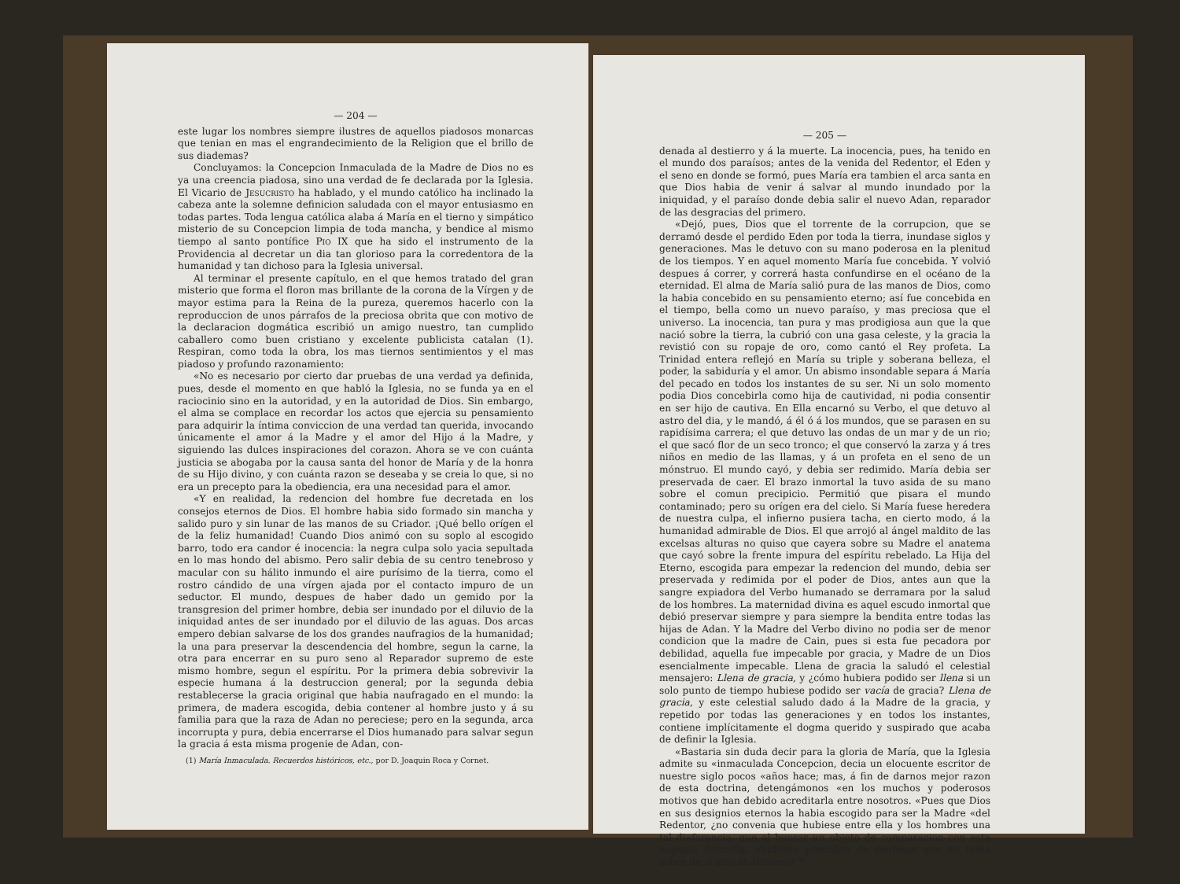— 204 —
este lugar los nombres siempre ilustres de aquellos piadosos monarcas que tenian en mas el engrandecimiento de la Religion que el brillo de sus diademas?
Concluyamos: la Concepcion Inmaculada de la Madre de Dios no es ya una creencia piadosa, sino una verdad de fe declarada por la Iglesia. El Vicario de Jesucristo ha hablado, y el mundo católico ha inclinado la cabeza ante la solemne definicion saludada con el mayor entusiasmo en todas partes. Toda lengua católica alaba á María en el tierno y simpático misterio de su Concepcion limpia de toda mancha, y bendice al mismo tiempo al santo pontífice Pio IX que ha sido el instrumento de la Providencia al decretar un dia tan glorioso para la corredentora de la humanidad y tan dichoso para la Iglesia universal.
Al terminar el presente capítulo, en el que hemos tratado del gran misterio que forma el floron mas brillante de la corona de la Vírgen y de mayor estima para la Reina de la pureza, queremos hacerlo con la reproduccion de unos párrafos de la preciosa obrita que con motivo de la declaracion dogmática escribió un amigo nuestro, tan cumplido caballero como buen cristiano y excelente publicista catalan (1). Respiran, como toda la obra, los mas tiernos sentimientos y el mas piadoso y profundo razonamiento:
«No es necesario por cierto dar pruebas de una verdad ya definida, pues, desde el momento en que habló la Iglesia, no se funda ya en el raciocinio sino en la autoridad, y en la autoridad de Dios. Sin embargo, el alma se complace en recordar los actos que ejercia su pensamiento para adquirir la íntima conviccion de una verdad tan querida, invocando únicamente el amor á la Madre y el amor del Hijo á la Madre, y siguiendo las dulces inspiraciones del corazon. Ahora se ve con cuánta justicia se abogaba por la causa santa del honor de María y de la honra de su Hijo divino, y con cuánta razon se deseaba y se creia lo que, si no era un precepto para la obediencia, era una necesidad para el amor.
«Y en realidad, la redencion del hombre fue decretada en los consejos eternos de Dios. El hombre habia sido formado sin mancha y salido puro y sin lunar de las manos de su Criador. ¡Qué bello orígen el de la feliz humanidad! Cuando Dios animó con su soplo al escogido barro, todo era candor é inocencia: la negra culpa solo yacia sepultada en lo mas hondo del abismo. Pero salir debia de su centro tenebroso y macular con su hálito inmundo el aire purísimo de la tierra, como el rostro cándido de una vírgen ajada por el contacto impuro de un seductor. El mundo, despues de haber dado un gemido por la transgresion del primer hombre, debia ser inundado por el diluvio de la iniquidad antes de ser inundado por el diluvio de las aguas. Dos arcas empero debian salvarse de los dos grandes naufragios de la humanidad; la una para preservar la descendencia del hombre, segun la carne, la otra para encerrar en su puro seno al Reparador supremo de este mismo hombre, segun el espíritu. Por la primera debia sobrevivir la especie humana á la destruccion general; por la segunda debia restablecerse la gracia original que habia naufragado en el mundo: la primera, de madera escogida, debia contener al hombre justo y á su familia para que la raza de Adan no pereciese; pero en la segunda, arca incorrupta y pura, debia encerrarse el Dios humanado para salvar segun la gracia á esta misma progenie de Adan, con-
(1) María Inmaculada. Recuerdos históricos, etc., por D. Joaquin Roca y Cornet.
— 205 —
denada al destierro y á la muerte. La inocencia, pues, ha tenido en el mundo dos paraísos; antes de la venida del Redentor, el Eden y el seno en donde se formó, pues María era tambien el arca santa en que Dios habia de venir á salvar al mundo inundado por la iniquidad, y el paraíso donde debia salir el nuevo Adan, reparador de las desgracias del primero.
«Dejó, pues, Dios que el torrente de la corrupcion, que se derramó desde el perdido Eden por toda la tierra, inundase siglos y generaciones. Mas le detuvo con su mano poderosa en la plenitud de los tiempos. Y en aquel momento María fue concebida. Y volvió despues á correr, y correrá hasta confundirse en el océano de la eternidad. El alma de María salió pura de las manos de Dios, como la habia concebido en su pensamiento eterno; así fue concebida en el tiempo, bella como un nuevo paraíso, y mas preciosa que el universo. La inocencia, tan pura y mas prodigiosa aun que la que nació sobre la tierra, la cubrió con una gasa celeste, y la gracia la revistió con su ropaje de oro, como cantó el Rey profeta. La Trinidad entera reflejó en María su triple y soberana belleza, el poder, la sabiduría y el amor. Un abismo insondable separa á María del pecado en todos los instantes de su ser. Ni un solo momento podia Dios concebirla como hija de cautividad, ni podia consentir en ser hijo de cautiva. En Ella encarnó su Verbo, el que detuvo al astro del dia, y le mandó, á él ó á los mundos, que se parasen en su rapidísima carrera; el que detuvo las ondas de un mar y de un rio; el que sacó flor de un seco tronco; el que conservó la zarza y á tres niños en medio de las llamas, y á un profeta en el seno de un mónstruo. El mundo cayó, y debia ser redimido. María debia ser preservada de caer. El brazo inmortal la tuvo asida de su mano sobre el comun precipicio. Permitió que pisara el mundo contaminado; pero su orígen era del cielo. Si María fuese heredera de nuestra culpa, el infierno pusiera tacha, en cierto modo, á la humanidad admirable de Dios. El que arrojó al ángel maldito de las excelsas alturas no quiso que cayera sobre su Madre el anatema que cayó sobre la frente impura del espíritu rebelado. La Hija del Eterno, escogida para empezar la redencion del mundo, debia ser preservada y redimida por el poder de Dios, antes aun que la sangre expiadora del Verbo humanado se derramara por la salud de los hombres. La maternidad divina es aquel escudo inmortal que debió preservar siempre y para siempre la bendita entre todas las hijas de Adan. Y la Madre del Verbo divino no podia ser de menor condicion que la madre de Cain, pues si esta fue pecadora por debilidad, aquella fue impecable por gracia, y Madre de un Dios esencialmente impecable. Llena de gracia la saludó el celestial mensajero: Llena de gracia, y ¿cómo hubiera podido ser llena si un solo punto de tiempo hubiese podido ser vacía de gracia? Llena de gracia, y este celestial saludo dado á la Madre de la gracia, y repetido por todas las generaciones y en todos los instantes, contiene implícitamente el dogma querido y suspirado que acaba de definir la Iglesia.
«Bastaria sin duda decir para la gloria de María, que la Iglesia admite su «inmaculada Concepcion, decia un elocuente escritor de nuestre siglo pocos «años hace; mas, á fin de darnos mejor razon de esta doctrina, detengámonos «en los muchos y poderosos motivos que han debido acreditarla entre nosotros. «Pues que Dios en sus designios eternos la habia escogido para ser la Madre «del Redentor, ¿no convenia que hubiese entre ella y los hombres una tal di«ferencia, que al buscar un objeto de comparacion con esta augusta doncella, «hubiese precision de confesar que no tenia sobre de sí sino al Altísimo? Y